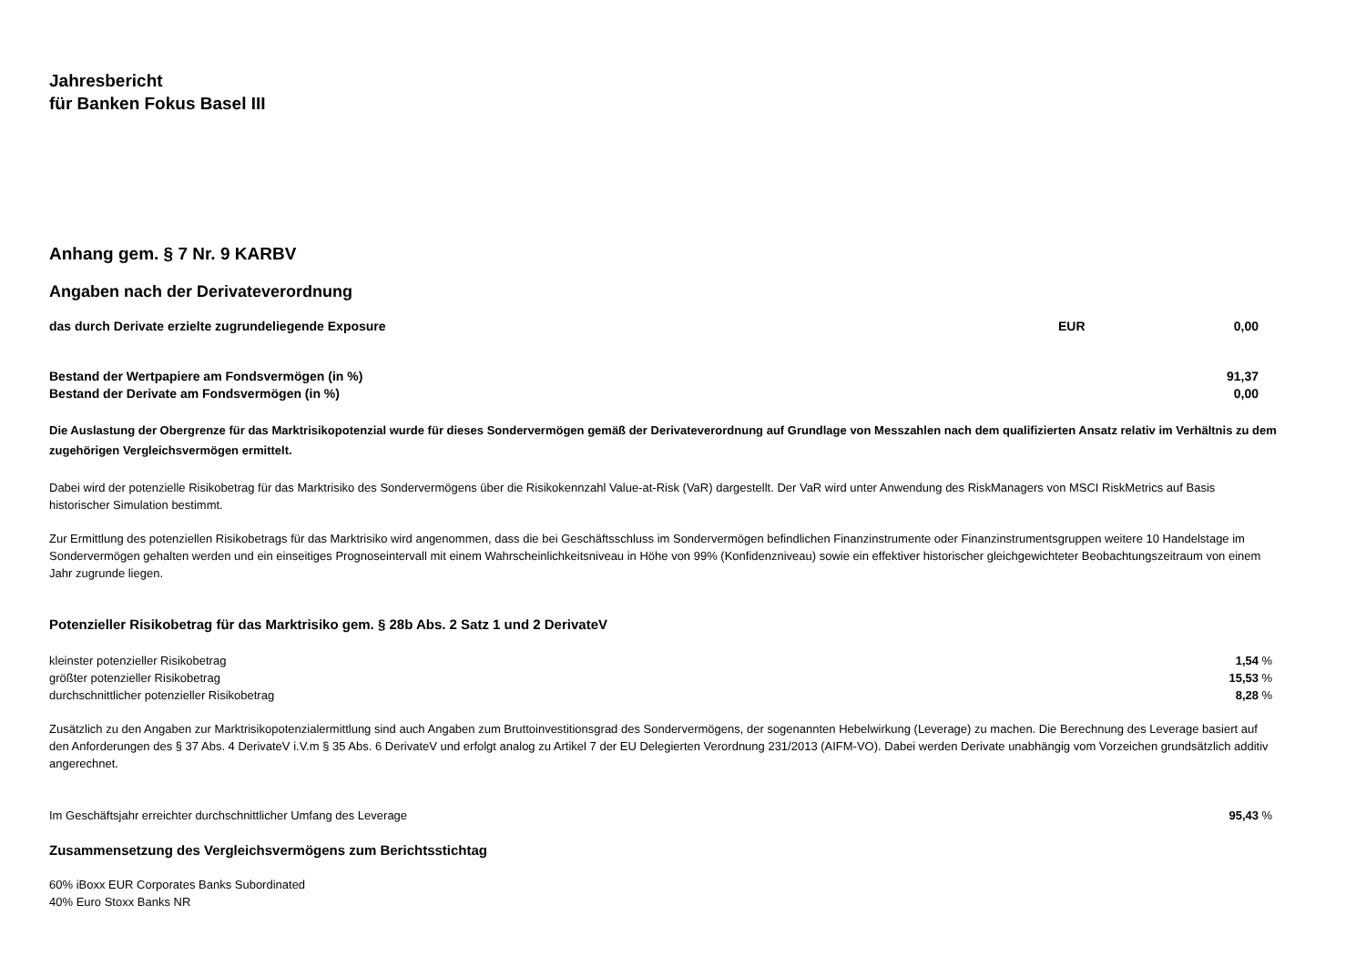Jahresbericht
für Banken Fokus Basel III
Anhang gem. § 7 Nr. 9 KARBV
Angaben nach der Derivateverordnung
| das durch Derivate erzielte zugrundeliegende Exposure | EUR | 0,00 | |
| Bestand der Wertpapiere am Fondsvermögen (in %) | 91,37 | |
| Bestand der Derivate am Fondsvermögen (in %) | 0,00 | |
Die Auslastung der Obergrenze für das Marktrisikopotenzial wurde für dieses Sondervermögen gemäß der Derivateverordnung auf Grundlage von Messzahlen nach dem qualifizierten Ansatz relativ im Verhältnis zu dem zugehörigen Vergleichsvermögen ermittelt.
Dabei wird der potenzielle Risikobetrag für das Marktrisiko des Sondervermögens über die Risikokennzahl Value-at-Risk (VaR) dargestellt. Der VaR wird unter Anwendung des RiskManagers von MSCI RiskMetrics auf Basis historischer Simulation bestimmt.
Zur Ermittlung des potenziellen Risikobetrags für das Marktrisiko wird angenommen, dass die bei Geschäftsschluss im Sondervermögen befindlichen Finanzinstrumente oder Finanzinstrumentsgruppen weitere 10 Handelstage im Sondervermögen gehalten werden und ein einseitiges Prognoseintervall mit einem Wahrscheinlichkeitsniveau in Höhe von 99% (Konfidenzniveau) sowie ein effektiver historischer gleichgewichteter Beobachtungszeitraum von einem Jahr zugrunde liegen.
Potenzieller Risikobetrag für das Marktrisiko gem. § 28b Abs. 2 Satz 1 und 2 DerivateV
| kleinster potenzieller Risikobetrag | 1,54 | % |
| größter potenzieller Risikobetrag | 15,53 | % |
| durchschnittlicher potenzieller Risikobetrag | 8,28 | % |
Zusätzlich zu den Angaben zur Marktrisikopotenzialermittlung sind auch Angaben zum Bruttoinvestitionsgrad des Sondervermögens, der sogenannten Hebelwirkung (Leverage) zu machen. Die Berechnung des Leverage basiert auf den Anforderungen des § 37 Abs. 4 DerivateV i.V.m § 35 Abs. 6 DerivateV und erfolgt analog zu Artikel 7 der EU Delegierten Verordnung 231/2013 (AIFM-VO). Dabei werden Derivate unabhängig vom Vorzeichen grundsätzlich additiv angerechnet.
| Im Geschäftsjahr erreichter durchschnittlicher Umfang des Leverage | 95,43 | % |
Zusammensetzung des Vergleichsvermögens zum Berichtsstichtag
60% iBoxx EUR Corporates Banks Subordinated
40% Euro Stoxx Banks NR